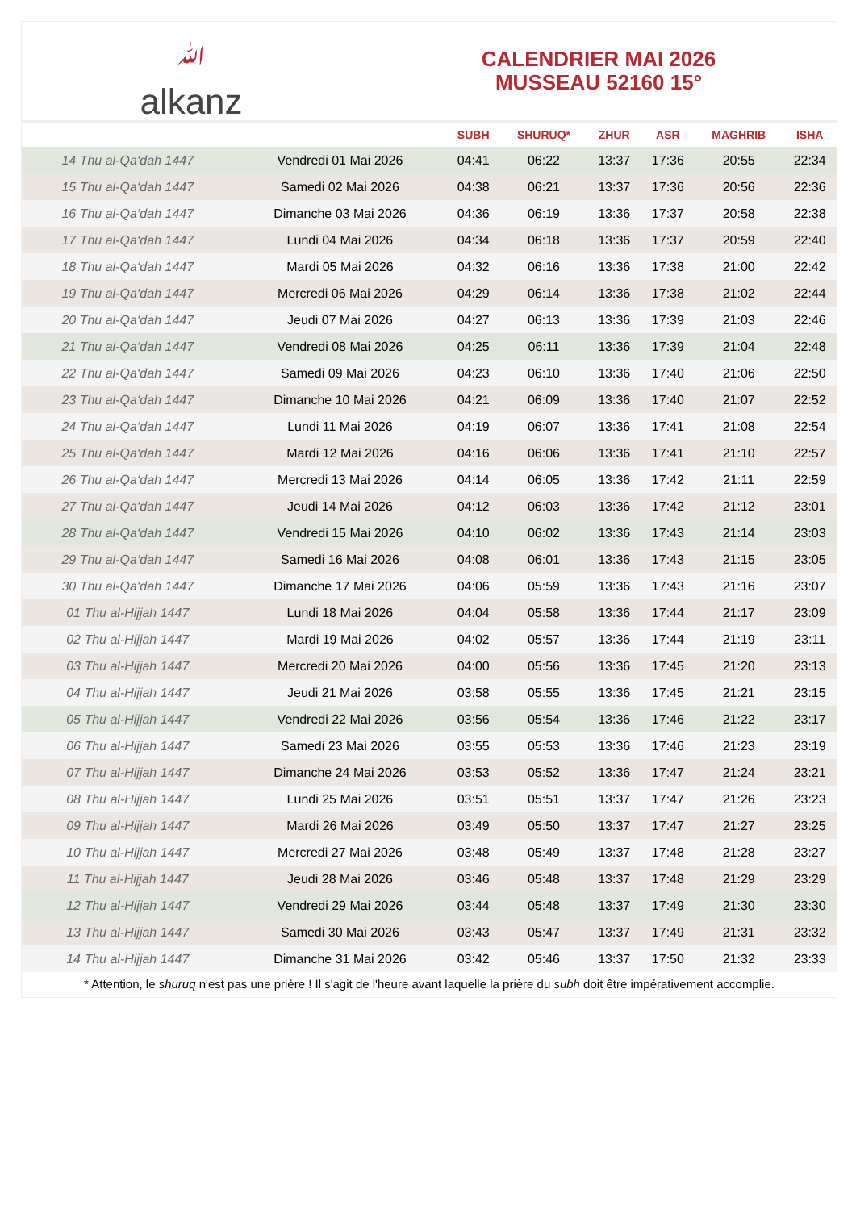ﷲalkanz
CALENDRIER MAI 2026
MUSSEAU 52160 15°
| | | SUBH | SHURUQ* | ZHUR | ASR | MAGHRIB | ISHA |
| --- | --- | --- | --- | --- | --- | --- | --- |
| 14 Thu al-Qa‘dah 1447 | Vendredi 01 Mai 2026 | 04:41 | 06:22 | 13:37 | 17:36 | 20:55 | 22:34 |
| 15 Thu al-Qa‘dah 1447 | Samedi 02 Mai 2026 | 04:38 | 06:21 | 13:37 | 17:36 | 20:56 | 22:36 |
| 16 Thu al-Qa‘dah 1447 | Dimanche 03 Mai 2026 | 04:36 | 06:19 | 13:36 | 17:37 | 20:58 | 22:38 |
| 17 Thu al-Qa‘dah 1447 | Lundi 04 Mai 2026 | 04:34 | 06:18 | 13:36 | 17:37 | 20:59 | 22:40 |
| 18 Thu al-Qa‘dah 1447 | Mardi 05 Mai 2026 | 04:32 | 06:16 | 13:36 | 17:38 | 21:00 | 22:42 |
| 19 Thu al-Qa‘dah 1447 | Mercredi 06 Mai 2026 | 04:29 | 06:14 | 13:36 | 17:38 | 21:02 | 22:44 |
| 20 Thu al-Qa‘dah 1447 | Jeudi 07 Mai 2026 | 04:27 | 06:13 | 13:36 | 17:39 | 21:03 | 22:46 |
| 21 Thu al-Qa‘dah 1447 | Vendredi 08 Mai 2026 | 04:25 | 06:11 | 13:36 | 17:39 | 21:04 | 22:48 |
| 22 Thu al-Qa‘dah 1447 | Samedi 09 Mai 2026 | 04:23 | 06:10 | 13:36 | 17:40 | 21:06 | 22:50 |
| 23 Thu al-Qa‘dah 1447 | Dimanche 10 Mai 2026 | 04:21 | 06:09 | 13:36 | 17:40 | 21:07 | 22:52 |
| 24 Thu al-Qa‘dah 1447 | Lundi 11 Mai 2026 | 04:19 | 06:07 | 13:36 | 17:41 | 21:08 | 22:54 |
| 25 Thu al-Qa‘dah 1447 | Mardi 12 Mai 2026 | 04:16 | 06:06 | 13:36 | 17:41 | 21:10 | 22:57 |
| 26 Thu al-Qa‘dah 1447 | Mercredi 13 Mai 2026 | 04:14 | 06:05 | 13:36 | 17:42 | 21:11 | 22:59 |
| 27 Thu al-Qa‘dah 1447 | Jeudi 14 Mai 2026 | 04:12 | 06:03 | 13:36 | 17:42 | 21:12 | 23:01 |
| 28 Thu al-Qa‘dah 1447 | Vendredi 15 Mai 2026 | 04:10 | 06:02 | 13:36 | 17:43 | 21:14 | 23:03 |
| 29 Thu al-Qa‘dah 1447 | Samedi 16 Mai 2026 | 04:08 | 06:01 | 13:36 | 17:43 | 21:15 | 23:05 |
| 30 Thu al-Qa‘dah 1447 | Dimanche 17 Mai 2026 | 04:06 | 05:59 | 13:36 | 17:43 | 21:16 | 23:07 |
| 01 Thu al-Hijjah 1447 | Lundi 18 Mai 2026 | 04:04 | 05:58 | 13:36 | 17:44 | 21:17 | 23:09 |
| 02 Thu al-Hijjah 1447 | Mardi 19 Mai 2026 | 04:02 | 05:57 | 13:36 | 17:44 | 21:19 | 23:11 |
| 03 Thu al-Hijjah 1447 | Mercredi 20 Mai 2026 | 04:00 | 05:56 | 13:36 | 17:45 | 21:20 | 23:13 |
| 04 Thu al-Hijjah 1447 | Jeudi 21 Mai 2026 | 03:58 | 05:55 | 13:36 | 17:45 | 21:21 | 23:15 |
| 05 Thu al-Hijjah 1447 | Vendredi 22 Mai 2026 | 03:56 | 05:54 | 13:36 | 17:46 | 21:22 | 23:17 |
| 06 Thu al-Hijjah 1447 | Samedi 23 Mai 2026 | 03:55 | 05:53 | 13:36 | 17:46 | 21:23 | 23:19 |
| 07 Thu al-Hijjah 1447 | Dimanche 24 Mai 2026 | 03:53 | 05:52 | 13:36 | 17:47 | 21:24 | 23:21 |
| 08 Thu al-Hijjah 1447 | Lundi 25 Mai 2026 | 03:51 | 05:51 | 13:37 | 17:47 | 21:26 | 23:23 |
| 09 Thu al-Hijjah 1447 | Mardi 26 Mai 2026 | 03:49 | 05:50 | 13:37 | 17:47 | 21:27 | 23:25 |
| 10 Thu al-Hijjah 1447 | Mercredi 27 Mai 2026 | 03:48 | 05:49 | 13:37 | 17:48 | 21:28 | 23:27 |
| 11 Thu al-Hijjah 1447 | Jeudi 28 Mai 2026 | 03:46 | 05:48 | 13:37 | 17:48 | 21:29 | 23:29 |
| 12 Thu al-Hijjah 1447 | Vendredi 29 Mai 2026 | 03:44 | 05:48 | 13:37 | 17:49 | 21:30 | 23:30 |
| 13 Thu al-Hijjah 1447 | Samedi 30 Mai 2026 | 03:43 | 05:47 | 13:37 | 17:49 | 21:31 | 23:32 |
| 14 Thu al-Hijjah 1447 | Dimanche 31 Mai 2026 | 03:42 | 05:46 | 13:37 | 17:50 | 21:32 | 23:33 |
* Attention, le shuruq n'est pas une prière ! Il s'agit de l'heure avant laquelle la prière du subh doit être impérativement accomplie.